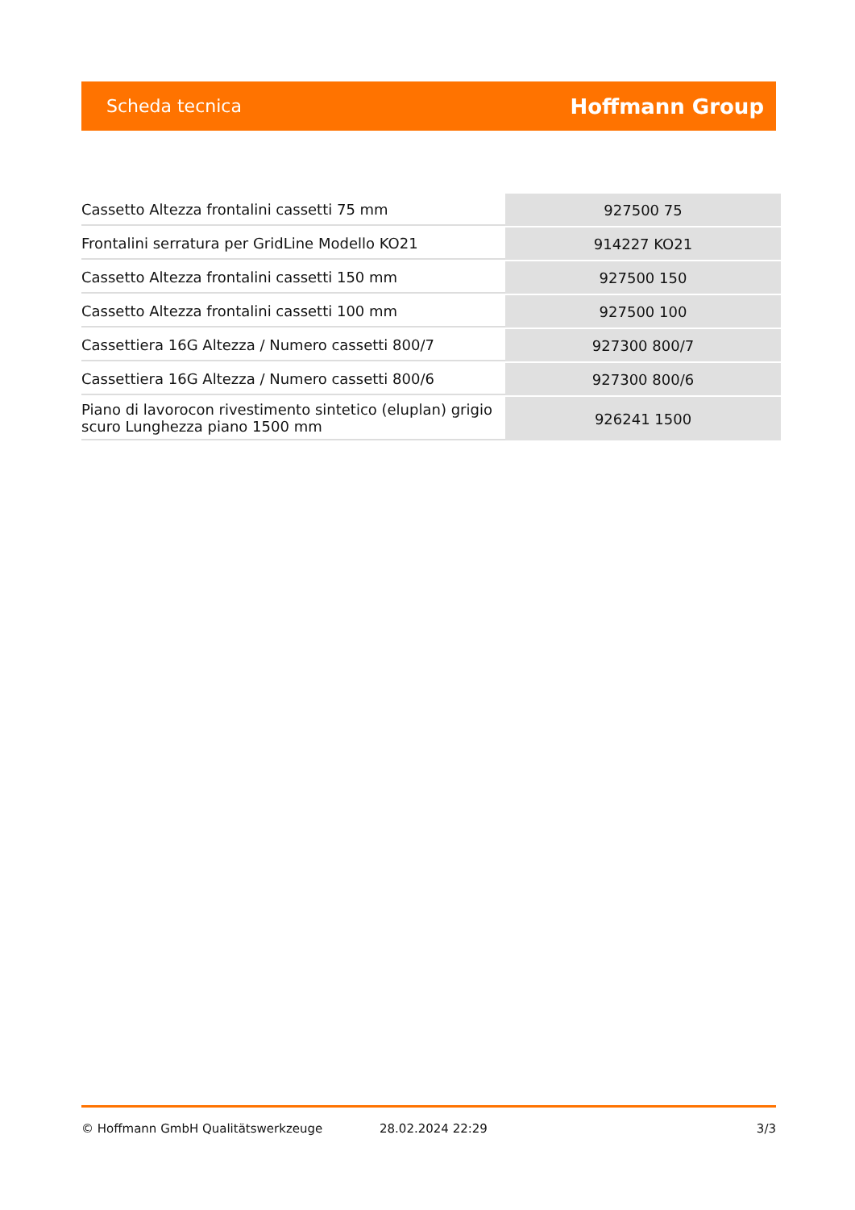Scheda tecnica Hoffmann Group
| Cassetto Altezza frontalini cassetti 75 mm | 927500 75 |
| Frontalini serratura per GridLine Modello KO21 | 914227 KO21 |
| Cassetto Altezza frontalini cassetti 150 mm | 927500 150 |
| Cassetto Altezza frontalini cassetti 100 mm | 927500 100 |
| Cassettiera 16G Altezza / Numero cassetti 800/7 | 927300 800/7 |
| Cassettiera 16G Altezza / Numero cassetti 800/6 | 927300 800/6 |
| Piano di lavorocon rivestimento sintetico (eluplan) grigio scuro Lunghezza piano 1500 mm | 926241 1500 |
© Hoffmann GmbH Qualitätswerkzeuge 28.02.2024 22:29 3/3